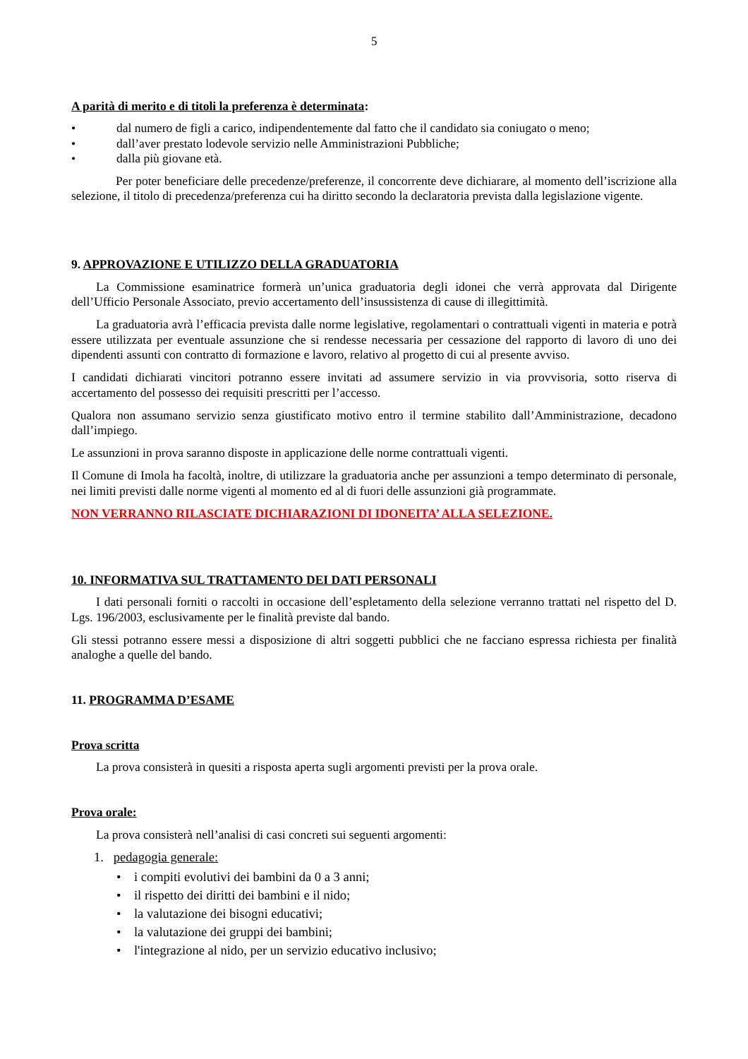5
A parità di merito e di titoli la preferenza è determinata:
• dal numero de figli a carico, indipendentemente dal fatto che il candidato sia coniugato o meno;
• dall’aver prestato lodevole servizio nelle Amministrazioni Pubbliche;
• dalla più giovane età.
Per poter beneficiare delle precedenze/preferenze, il concorrente deve dichiarare, al momento dell’iscrizione alla selezione, il titolo di precedenza/preferenza cui ha diritto secondo la declaratoria prevista dalla legislazione vigente.
9. APPROVAZIONE E UTILIZZO DELLA GRADUATORIA
La Commissione esaminatrice formerà un’unica graduatoria degli idonei che verrà approvata dal Dirigente dell’Ufficio Personale Associato, previo accertamento dell’insussistenza di cause di illegittimità.
La graduatoria avrà l’efficacia prevista dalle norme legislative, regolamentari o contrattuali vigenti in materia e potrà essere utilizzata per eventuale assunzione che si rendesse necessaria per cessazione del rapporto di lavoro di uno dei dipendenti assunti con contratto di formazione e lavoro, relativo al progetto di cui al presente avviso.
I candidati dichiarati vincitori potranno essere invitati ad assumere servizio in via provvisoria, sotto riserva di accertamento del possesso dei requisiti prescritti per l’accesso.
Qualora non assumano servizio senza giustificato motivo entro il termine stabilito dall’Amministrazione, decadono dall’impiego.
Le assunzioni in prova saranno disposte in applicazione delle norme contrattuali vigenti.
Il Comune di Imola ha facoltà, inoltre, di utilizzare la graduatoria anche per assunzioni a tempo determinato di personale, nei limiti previsti dalle norme vigenti al momento ed al di fuori delle assunzioni già programmate.
NON VERRANNO RILASCIATE DICHIARAZIONI DI IDONEITA’ ALLA SELEZIONE.
10. INFORMATIVA SUL TRATTAMENTO DEI DATI PERSONALI
I dati personali forniti o raccolti in occasione dell’espletamento della selezione verranno trattati nel rispetto del D. Lgs. 196/2003, esclusivamente per le finalità previste dal bando.
Gli stessi potranno essere messi a disposizione di altri soggetti pubblici che ne facciano espressa richiesta per finalità analoghe a quelle del bando.
11. PROGRAMMA D’ESAME
Prova scritta
La prova consisterà in quesiti a risposta aperta sugli argomenti previsti per la prova orale.
Prova orale:
La prova consisterà nell’analisi di casi concreti sui seguenti argomenti:
1. pedagogia generale:
• i compiti evolutivi dei bambini da 0 a 3 anni;
• il rispetto dei diritti dei bambini e il nido;
• la valutazione dei bisogni educativi;
• la valutazione dei gruppi dei bambini;
• l'integrazione al nido, per un servizio educativo inclusivo;